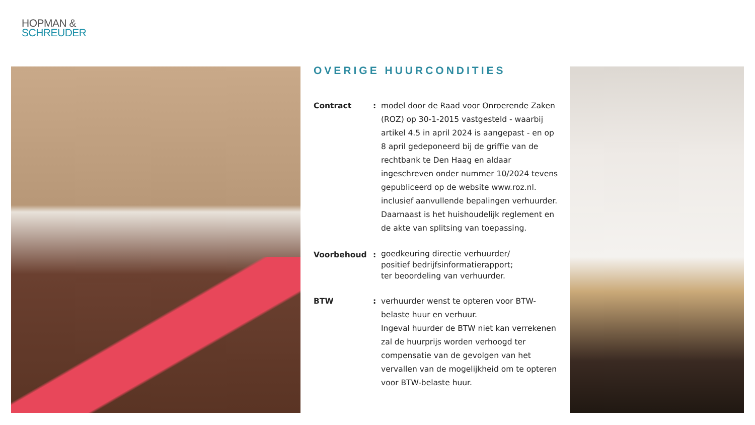HOPMAN &
SCHREUDER
OVERIGE HUURCONDITIES
Contract : model door de Raad voor Onroerende Zaken (ROZ) op 30-1-2015 vastgesteld - waarbij artikel 4.5 in april 2024 is aangepast - en op 8 april gedeponeerd bij de griffie van de rechtbank te Den Haag en aldaar ingeschreven onder nummer 10/2024 tevens gepubliceerd op de website www.roz.nl. inclusief aanvullende bepalingen verhuurder.
Daarnaast is het huishoudelijk reglement en de akte van splitsing van toepassing.
Voorbehoud :
goedkeuring directie verhuurder/
positief bedrijfsinformatierapport;
ter beoordeling van verhuurder.
BTW : verhuurder wenst te opteren voor BTW-belaste huur en verhuur.
Ingeval huurder de BTW niet kan verrekenen zal de huurprijs worden verhoogd ter compensatie van de gevolgen van het vervallen van de mogelijkheid om te opteren voor BTW-belaste huur.